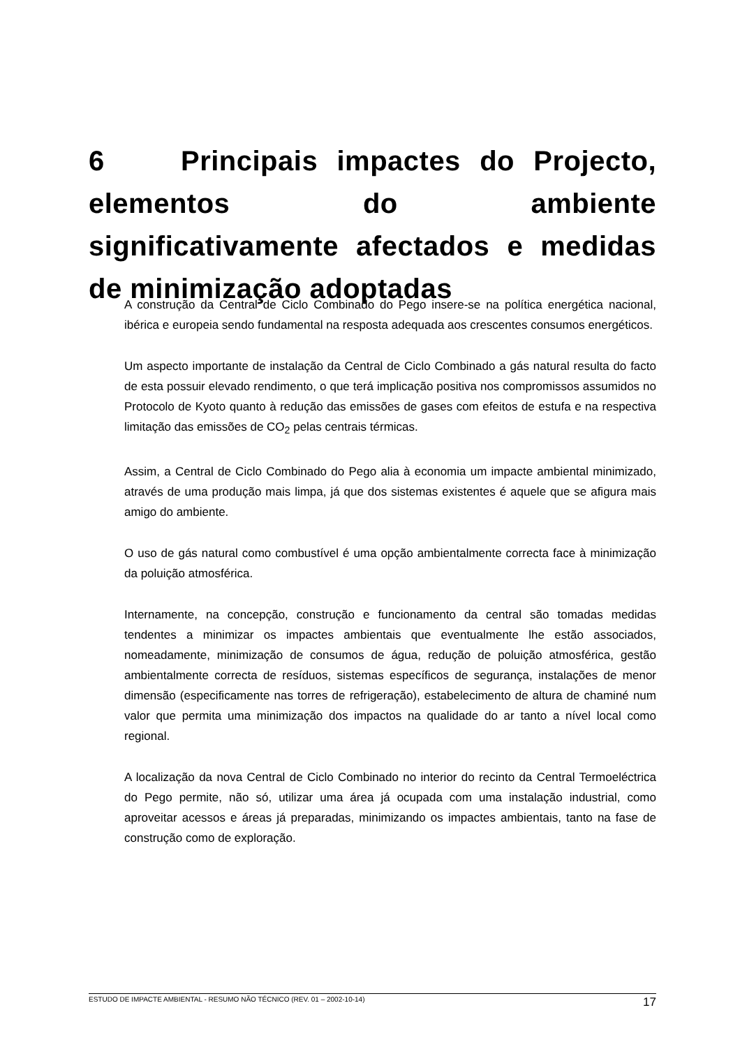6 Principais impactes do Projecto, elementos do ambiente significativamente afectados e medidas de minimização adoptadas
A construção da Central de Ciclo Combinado do Pego insere-se na política energética nacional, ibérica e europeia sendo fundamental na resposta adequada aos crescentes consumos energéticos.
Um aspecto importante de instalação da Central de Ciclo Combinado a gás natural resulta do facto de esta possuir elevado rendimento, o que terá implicação positiva nos compromissos assumidos no Protocolo de Kyoto quanto à redução das emissões de gases com efeitos de estufa e na respectiva limitação das emissões de CO<sub>2</sub> pelas centrais térmicas.
Assim, a Central de Ciclo Combinado do Pego alia à economia um impacte ambiental minimizado, através de uma produção mais limpa, já que dos sistemas existentes é aquele que se afigura mais amigo do ambiente.
O uso de gás natural como combustível é uma opção ambientalmente correcta face à minimização da poluição atmosférica.
Internamente, na concepção, construção e funcionamento da central são tomadas medidas tendentes a minimizar os impactes ambientais que eventualmente lhe estão associados, nomeadamente, minimização de consumos de água, redução de poluição atmosférica, gestão ambientalmente correcta de resíduos, sistemas específicos de segurança, instalações de menor dimensão (especificamente nas torres de refrigeração), estabelecimento de altura de chaminé num valor que permita uma minimização dos impactos na qualidade do ar tanto a nível local como regional.
A localização da nova Central de Ciclo Combinado no interior do recinto da Central Termoeléctrica do Pego permite, não só, utilizar uma área já ocupada com uma instalação industrial, como aproveitar acessos e áreas já preparadas, minimizando os impactes ambientais, tanto na fase de construção como de exploração.
ESTUDO DE IMPACTE AMBIENTAL - RESUMO NÃO TÉCNICO (REV. 01 – 2002-10-14) 17